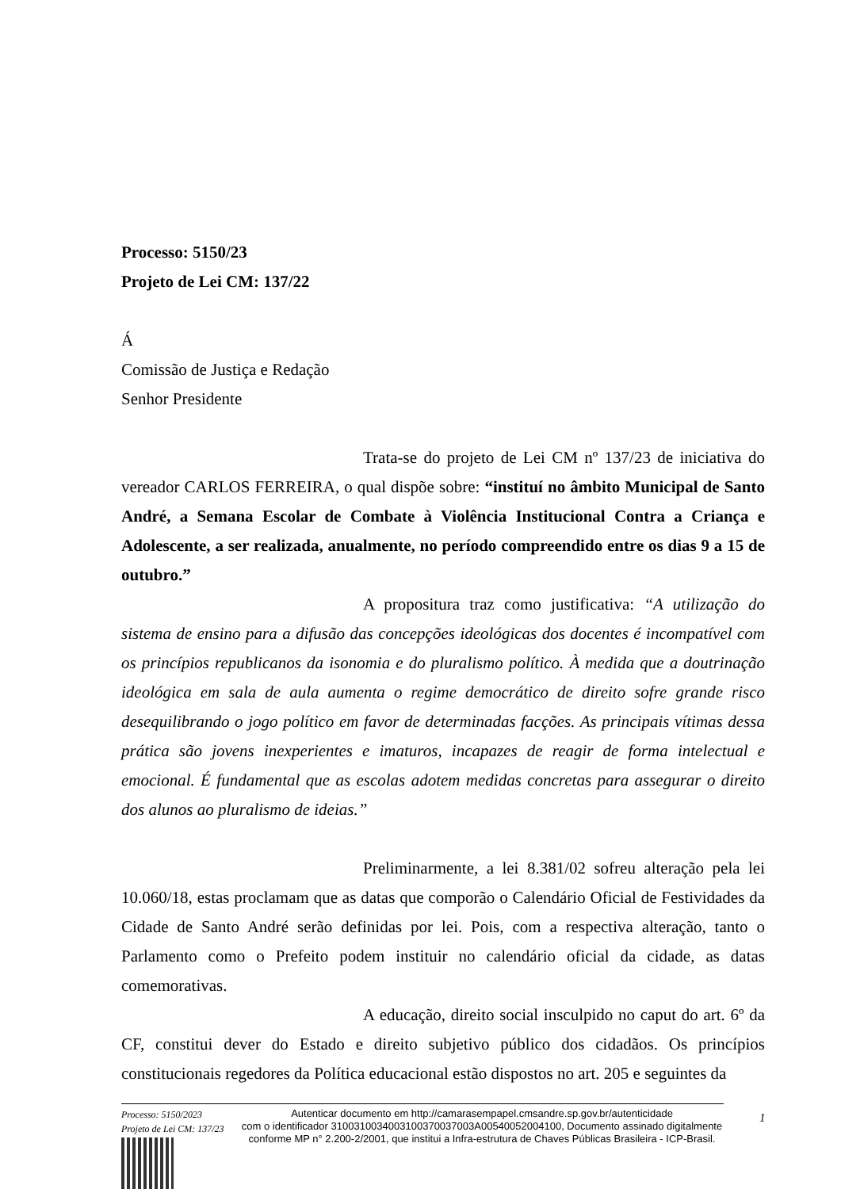Processo: 5150/23
Projeto de Lei CM: 137/22
Á
Comissão de Justiça e Redação
Senhor Presidente
Trata-se do projeto de Lei CM nº 137/23 de iniciativa do vereador CARLOS FERREIRA, o qual dispõe sobre: “instituí no âmbito Municipal de Santo André, a Semana Escolar de Combate à Violência Institucional Contra a Criança e Adolescente, a ser realizada, anualmente, no período compreendido entre os dias 9 a 15 de outubro.”
A propositura traz como justificativa: “A utilização do sistema de ensino para a difusão das concepções ideológicas dos docentes é incompatível com os princípios republicanos da isonomia e do pluralismo político. À medida que a doutrinação ideológica em sala de aula aumenta o regime democrático de direito sofre grande risco desequilibrando o jogo político em favor de determinadas facções. As principais vítimas dessa prática são jovens inexperientes e imaturos, incapazes de reagir de forma intelectual e emocional. É fundamental que as escolas adotem medidas concretas para assegurar o direito dos alunos ao pluralismo de ideias.”
Preliminarmente, a lei 8.381/02 sofreu alteração pela lei 10.060/18, estas proclamam que as datas que comporão o Calendário Oficial de Festividades da Cidade de Santo André serão definidas por lei. Pois, com a respectiva alteração, tanto o Parlamento como o Prefeito podem instituir no calendário oficial da cidade, as datas comemorativas.
A educação, direito social insculpido no caput do art. 6º da CF, constitui dever do Estado e direito subjetivo público dos cidadãos. Os princípios constitucionais regedores da Política educacional estão dispostos no art. 205 e seguintes da
Processo: 5150/2023
Projeto de Lei CM: 137/23
Autenticar documento em http://camarasempapel.cmsandre.sp.gov.br/autenticidade
com o identificador 3100310034003100370037003A00540052004100, Documento assinado digitalmente conforme MP n° 2.200-2/2001, que institui a Infra-estrutura de Chaves Públicas Brasileira - ICP-Brasil.
1